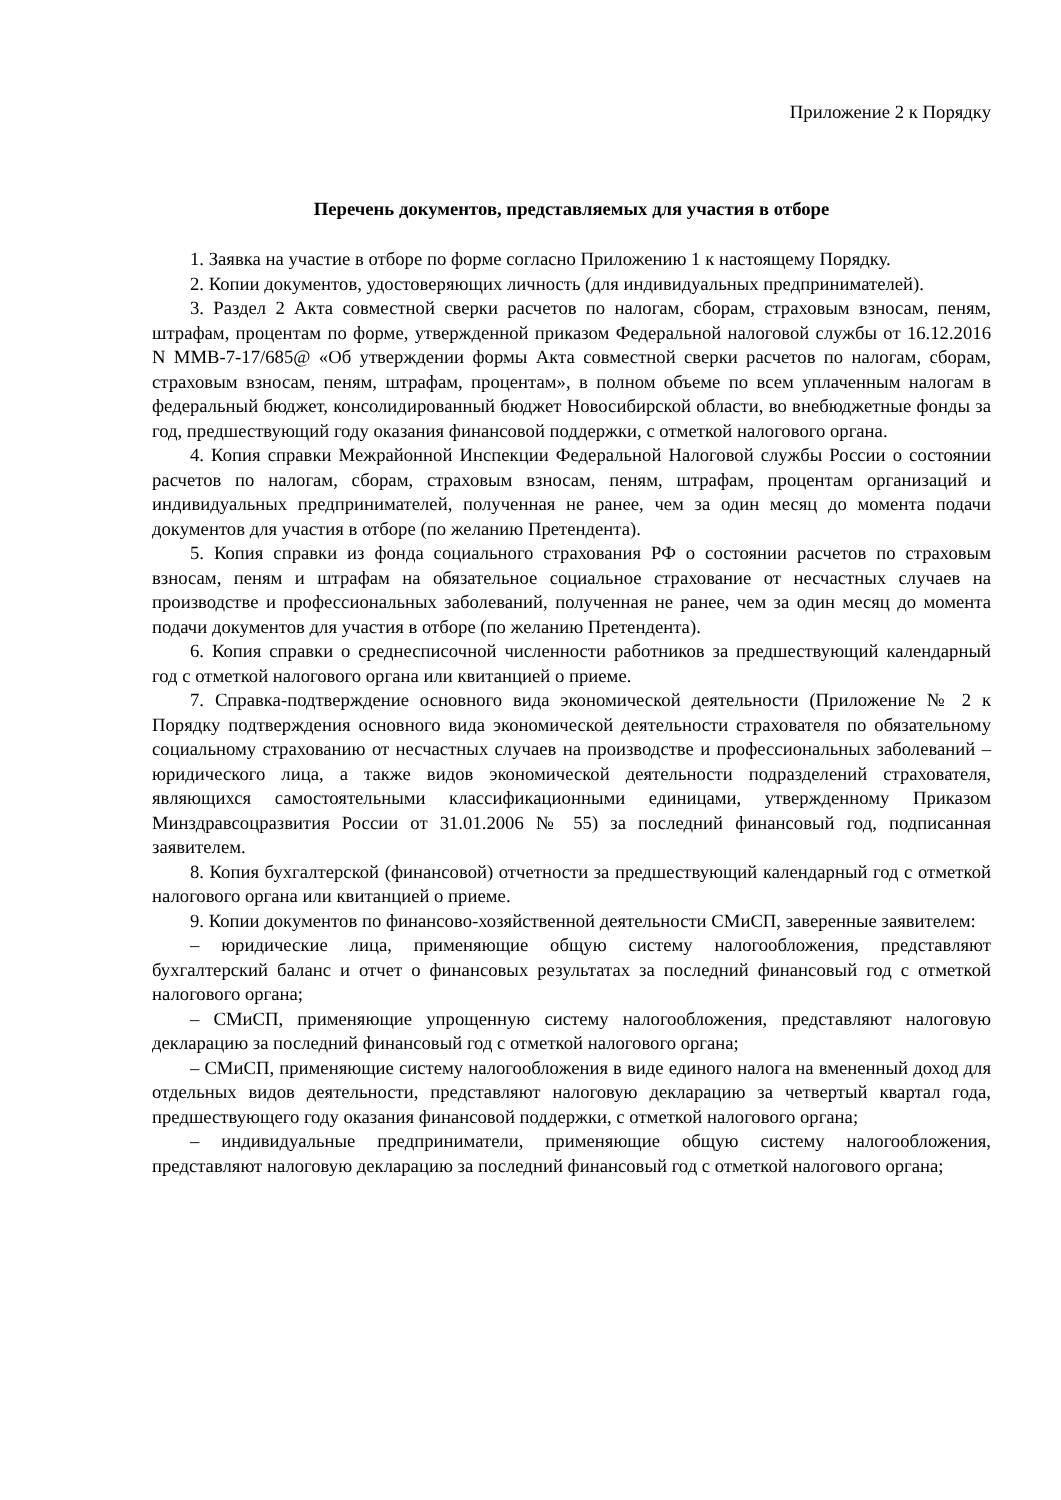Приложение 2 к Порядку
Перечень документов, представляемых для участия в отборе
1. Заявка на участие в отборе по форме согласно Приложению 1 к настоящему Порядку.
2. Копии документов, удостоверяющих личность (для индивидуальных предпринимателей).
3. Раздел 2 Акта совместной сверки расчетов по налогам, сборам, страховым взносам, пеням, штрафам, процентам по форме, утвержденной приказом Федеральной налоговой службы от 16.12.2016 N ММВ-7-17/685@ «Об утверждении формы Акта совместной сверки расчетов по налогам, сборам, страховым взносам, пеням, штрафам, процентам», в полном объеме по всем уплаченным налогам в федеральный бюджет, консолидированный бюджет Новосибирской области, во внебюджетные фонды за год, предшествующий году оказания финансовой поддержки, с отметкой налогового органа.
4. Копия справки Межрайонной Инспекции Федеральной Налоговой службы России о состоянии расчетов по налогам, сборам, страховым взносам, пеням, штрафам, процентам организаций и индивидуальных предпринимателей, полученная не ранее, чем за один месяц до момента подачи документов для участия в отборе (по желанию Претендента).
5. Копия справки из фонда социального страхования РФ о состоянии расчетов по страховым взносам, пеням и штрафам на обязательное социальное страхование от несчастных случаев на производстве и профессиональных заболеваний, полученная не ранее, чем за один месяц до момента подачи документов для участия в отборе (по желанию Претендента).
6. Копия справки о среднесписочной численности работников за предшествующий календарный год с отметкой налогового органа или квитанцией о приеме.
7. Справка-подтверждение основного вида экономической деятельности (Приложение № 2 к Порядку подтверждения основного вида экономической деятельности страхователя по обязательному социальному страхованию от несчастных случаев на производстве и профессиональных заболеваний – юридического лица, а также видов экономической деятельности подразделений страхователя, являющихся самостоятельными классификационными единицами, утвержденному Приказом Минздравсоцразвития России от 31.01.2006 № 55) за последний финансовый год, подписанная заявителем.
8. Копия бухгалтерской (финансовой) отчетности за предшествующий календарный год с отметкой налогового органа или квитанцией о приеме.
9. Копии документов по финансово-хозяйственной деятельности СМиСП, заверенные заявителем:
– юридические лица, применяющие общую систему налогообложения, представляют бухгалтерский баланс и отчет о финансовых результатах за последний финансовый год с отметкой налогового органа;
– СМиСП, применяющие упрощенную систему налогообложения, представляют налоговую декларацию за последний финансовый год с отметкой налогового органа;
– СМиСП, применяющие систему налогообложения в виде единого налога на вмененный доход для отдельных видов деятельности, представляют налоговую декларацию за четвертый квартал года, предшествующего году оказания финансовой поддержки, с отметкой налогового органа;
– индивидуальные предприниматели, применяющие общую систему налогообложения, представляют налоговую декларацию за последний финансовый год с отметкой налогового органа;